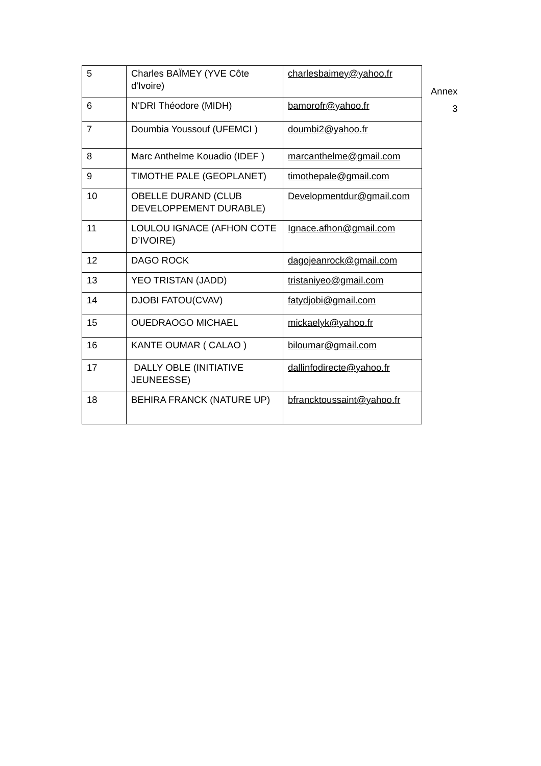| 5 | Charles BAÏMEY (YVE Côte d'Ivoire) | charlesbaimey@yahoo.fr |
| 6 | N'DRI Théodore (MIDH) | bamorofr@yahoo.fr |
| 7 | Doumbia Youssouf (UFEMCI ) | doumbi2@yahoo.fr |
| 8 | Marc Anthelme Kouadio (IDEF ) | marcanthelme@gmail.com |
| 9 | TIMOTHE PALE (GEOPLANET) | timothepale@gmail.com |
| 10 | OBELLE DURAND (CLUB DEVELOPPEMENT DURABLE) | Developmentdur@gmail.com |
| 11 | LOULOU IGNACE (AFHON COTE D’IVOIRE) | Ignace.afhon@gmail.com |
| 12 | DAGO ROCK | dagojeanrock@gmail.com |
| 13 | YEO TRISTAN (JADD) | tristaniyeo@gmail.com |
| 14 | DJOBI FATOU(CVAV) | fatydjobi@gmail.com |
| 15 | OUEDRAOGO MICHAEL | mickaelyk@yahoo.fr |
| 16 | KANTE OUMAR ( CALAO ) | biloumar@gmail.com |
| 17 | DALLY OBLE (INITIATIVE JEUNEESSE) | dallinfodirecte@yahoo.fr |
| 18 | BEHIRA FRANCK (NATURE UP) | bfrancktoussaint@yahoo.fr |
Annex
3